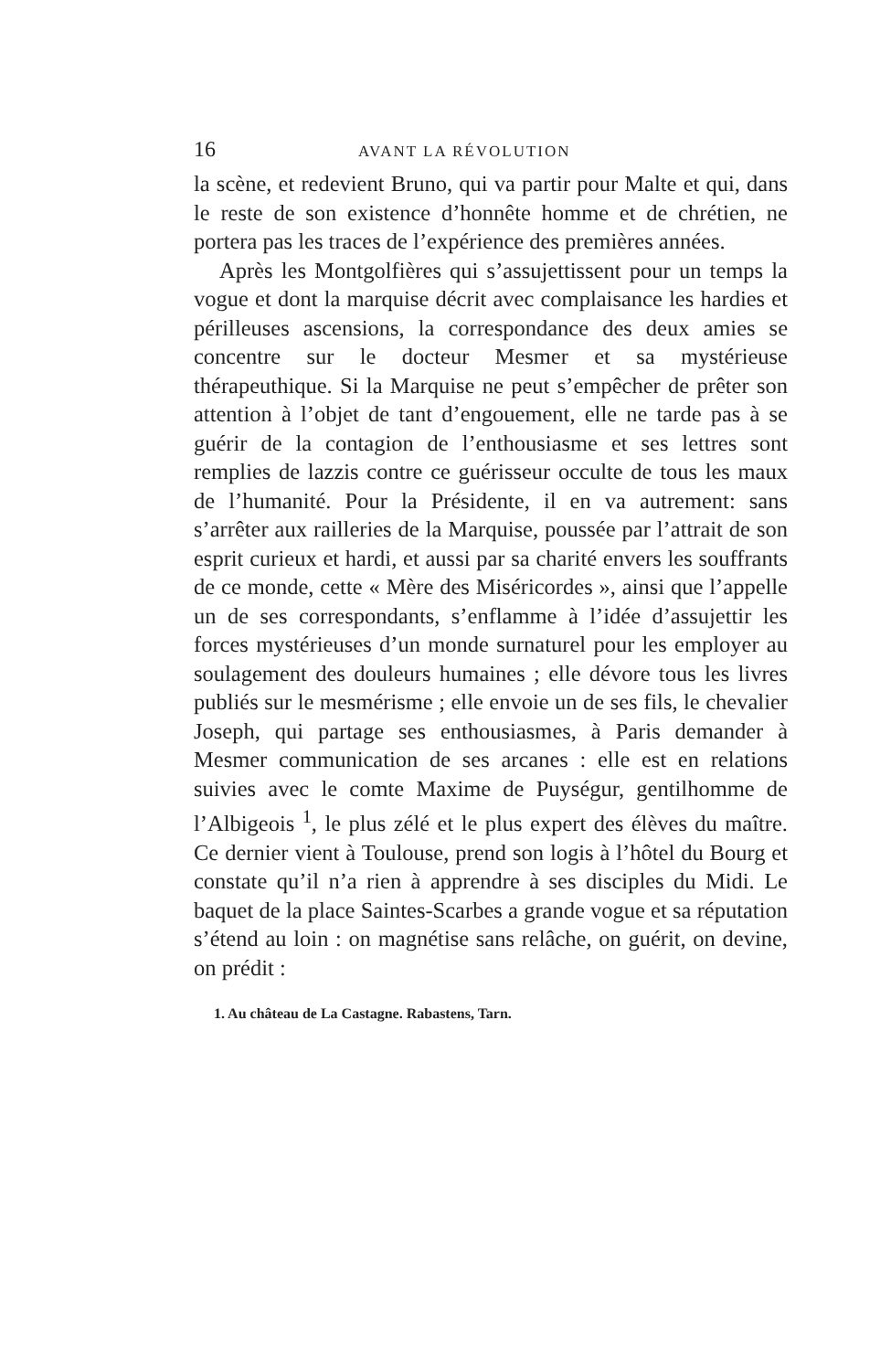16 AVANT LA RÉVOLUTION
la scène, et redevient Bruno, qui va partir pour Malte et qui, dans le reste de son existence d’honnête homme et de chrétien, ne portera pas les traces de l’expérience des premières années.
Après les Montgolfières qui s’assujettissent pour un temps la vogue et dont la marquise décrit avec complaisance les hardies et périlleuses ascensions, la correspondance des deux amies se concentre sur le docteur Mesmer et sa mystérieuse thérapeuthique. Si la Marquise ne peut s’empêcher de prêter son attention à l’objet de tant d’engouement, elle ne tarde pas à se guérir de la contagion de l’enthousiasme et ses lettres sont remplies de lazzis contre ce guérisseur occulte de tous les maux de l’humanité. Pour la Présidente, il en va autrement: sans s’arrêter aux railleries de la Marquise, poussée par l’attrait de son esprit curieux et hardi, et aussi par sa charité envers les souffrants de ce monde, cette « Mère des Miséricordes », ainsi que l’appelle un de ses correspondants, s’enflamme à l’idée d’assujettir les forces mystérieuses d’un monde surnaturel pour les employer au soulagement des douleurs humaines ; elle dévore tous les livres publiés sur le mesmérisme ; elle envoie un de ses fils, le chevalier Joseph, qui partage ses enthousiasmes, à Paris demander à Mesmer communication de ses arcanes : elle est en relations suivies avec le comte Maxime de Puységur, gentilhomme de l’Albigeois <sup>1</sup>, le plus zélé et le plus expert des élèves du maître. Ce dernier vient à Toulouse, prend son logis à l’hôtel du Bourg et constate qu’il n’a rien à apprendre à ses disciples du Midi. Le baquet de la place Saintes-Scarbes a grande vogue et sa réputation s’étend au loin : on magnétise sans relâche, on guérit, on devine, on prédit :
1. Au château de La Castagne. Rabastens, Tarn.